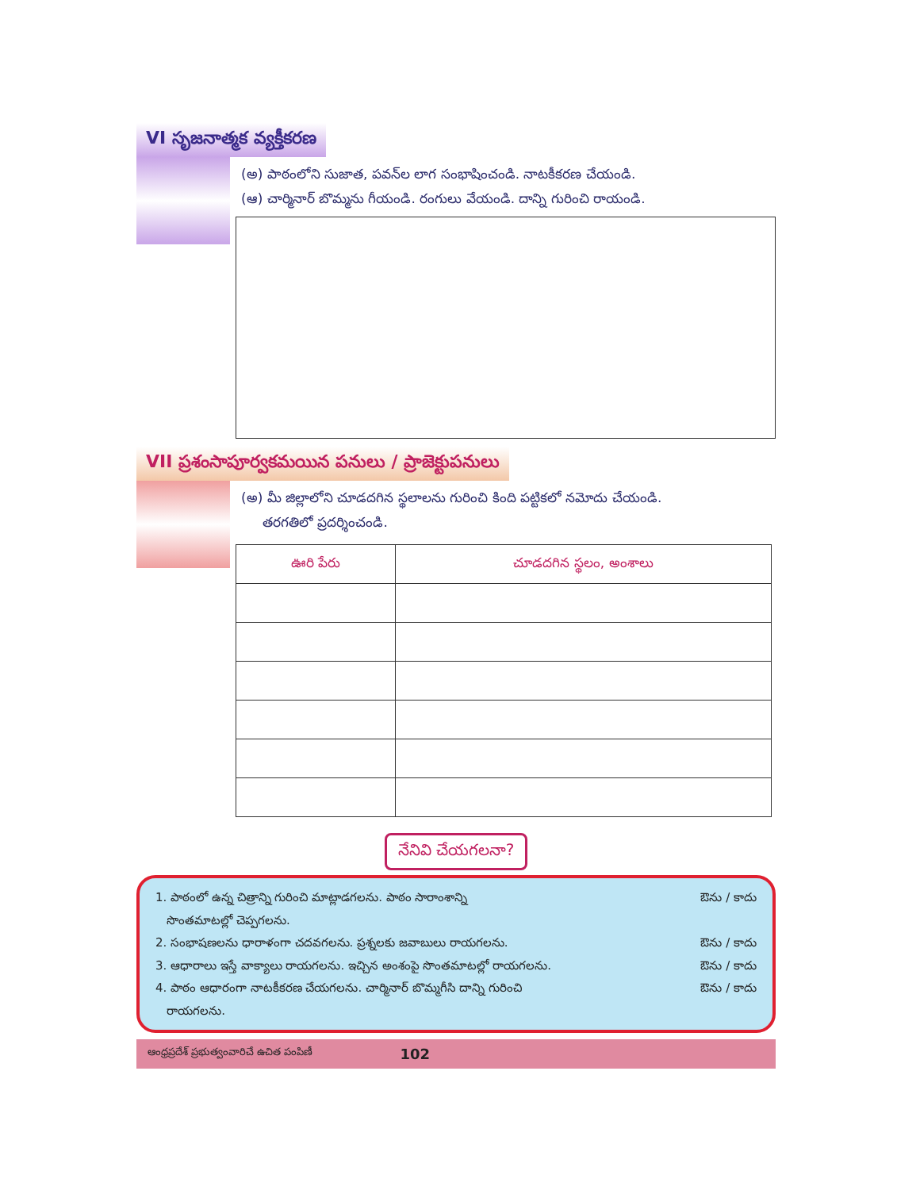VI సృజనాత్మక వ్యక్తీకరణ
(అ) పాఠంలోని సుజాత, పవన్‌ల లాగ సంభాషించండి. నాటకీకరణ చేయండి.
(ఆ) చార్మినార్ బొమ్మను గీయండి. రంగులు వేయండి. దాన్ని గురించి రాయండి.
VII ప్రశంసాపూర్వకమయిన పనులు / ప్రాజెక్టుపనులు
(అ) మీ జిల్లాలోని చూడదగిన స్థలాలను గురించి కింది పట్టికలో నమోదు చేయండి.
తరగతిలో ప్రదర్శించండి.
| ఊరి పేరు | చూడదగిన స్థలం, అంశాలు |
| --- | --- |
నేనివి చేయగలనా?
1. పాఠంలో ఉన్న చిత్రాన్ని గురించి మాట్లాడగలను. పాఠం సారాంశాన్ని
సొంతమాటల్లో చెప్పగలను. ఔను / కాదు
2. సంభాషణలను ధారాళంగా చదవగలను. ప్రశ్నలకు జవాబులు రాయగలను. ఔను / కాదు
3. ఆధారాలు ఇస్తే వాక్యాలు రాయగలను. ఇచ్చిన అంశంపై సొంతమాటల్లో రాయగలను. ఔను / కాదు
4. పాఠం ఆధారంగా నాటకీకరణ చేయగలను. చార్మినార్ బొమ్మగీసి దాన్ని గురించి
రాయగలను. ఔను / కాదు
ఆంధ్రప్రదేశ్ ప్రభుత్వంవారిచే ఉచిత పంపిణీ 102